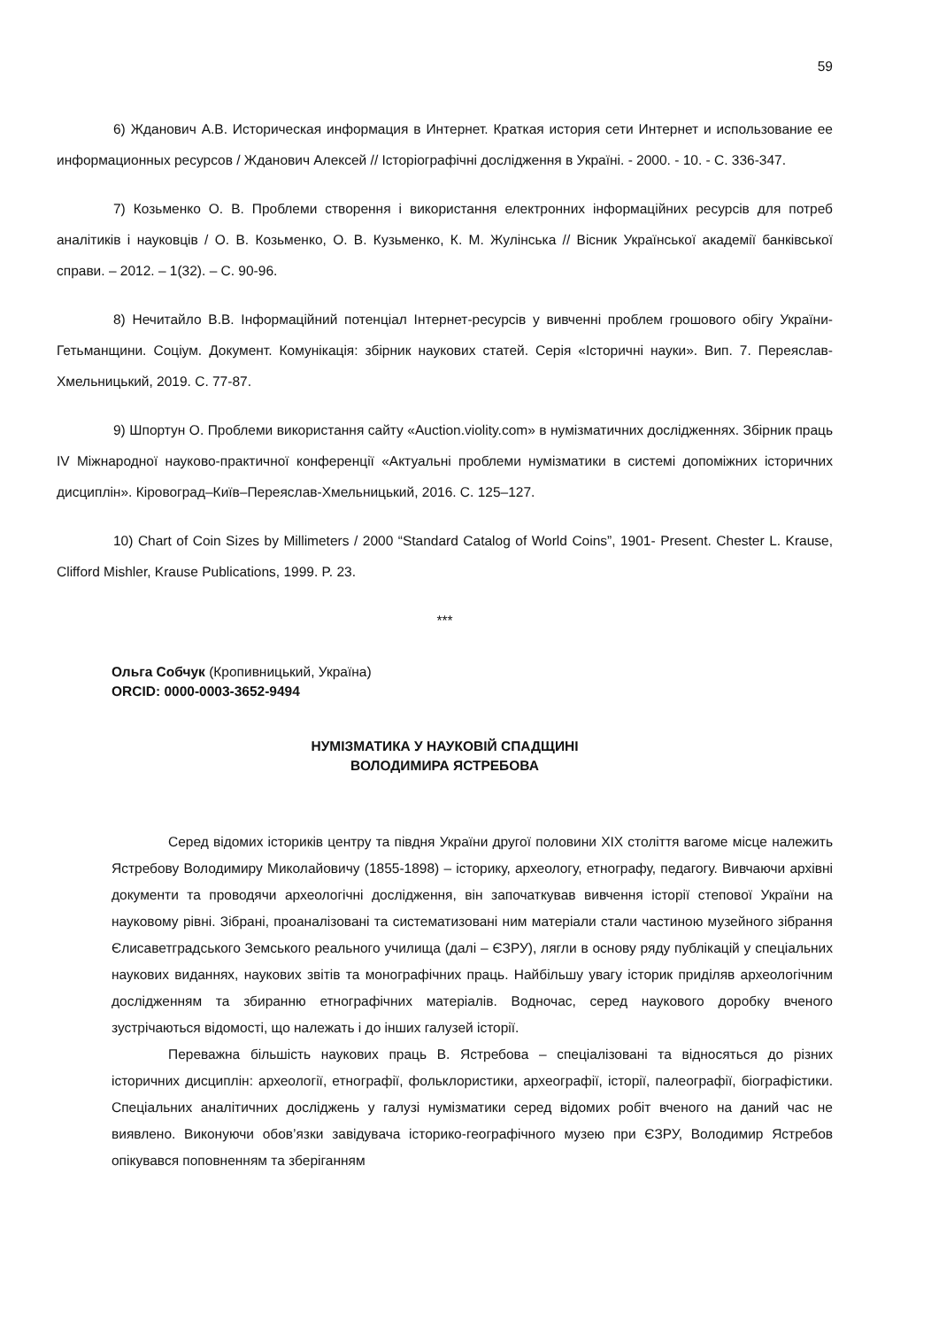59
6) Жданович А.В. Историческая информация в Интернет. Краткая история сети Интернет и использование ее информационных ресурсов / Жданович Алексей // Історіографічні дослідження в Україні. - 2000. - 10. - С. 336-347.
7) Козьменко О. В. Проблеми створення і використання електронних інформаційних ресурсів для потреб аналітиків і науковців / О. В. Козьменко, О. В. Кузьменко, К. М. Жулінська // Вісник Української академії банківської справи. – 2012. – 1(32). – С. 90-96.
8) Нечитайло В.В. Інформаційний потенціал Інтернет-ресурсів у вивченні проблем грошового обігу України-Гетьманщини. Соціум. Документ. Комунікація: збірник наукових статей. Серія «Історичні науки». Вип. 7. Переяслав-Хмельницький, 2019. С. 77-87.
9) Шпортун О. Проблеми використання сайту «Auction.violity.com» в нумізматичних дослідженнях. Збірник праць IV Міжнародної науково-практичної конференції «Актуальні проблеми нумізматики в системі допоміжних історичних дисциплін». Кіровоград–Київ–Переяслав-Хмельницький, 2016. С. 125–127.
10) Chart of Coin Sizes by Millimeters / 2000 “Standard Catalog of World Coins”, 1901- Present. Chester L. Krause, Clifford Mishler, Krause Publications, 1999. P. 23.
***
Ольга Собчук (Кропивницький, Україна)
ORCID: 0000-0003-3652-9494
НУМІЗМАТИКА У НАУКОВІЙ СПАДЩИНІ
ВОЛОДИМИРА ЯСТРЕБОВА
Серед відомих істориків центру та півдня України другої половини ХІХ століття вагоме місце належить Ястребову Володимиру Миколайовичу (1855-1898) – історику, археологу, етнографу, педагогу. Вивчаючи архівні документи та проводячи археологічні дослідження, він започаткував вивчення історії степової України на науковому рівні. Зібрані, проаналізовані та систематизовані ним матеріали стали частиною музейного зібрання Єлисаветградського Земського реального училища (далі – ЄЗРУ), лягли в основу ряду публікацій у спеціальних наукових виданнях, наукових звітів та монографічних праць. Найбільшу увагу історик приділяв археологічним дослідженням та збиранню етнографічних матеріалів. Водночас, серед наукового доробку вченого зустрічаються відомості, що належать і до інших галузей історії.
Переважна більшість наукових праць В. Ястребова – спеціалізовані та відносяться до різних історичних дисциплін: археології, етнографії, фольклористики, археографії, історії, палеографії, біографістики. Спеціальних аналітичних досліджень у галузі нумізматики серед відомих робіт вченого на даний час не виявлено. Виконуючи обов’язки завідувача історико-географічного музею при ЄЗРУ, Володимир Ястребов опікувався поповненням та зберіганням